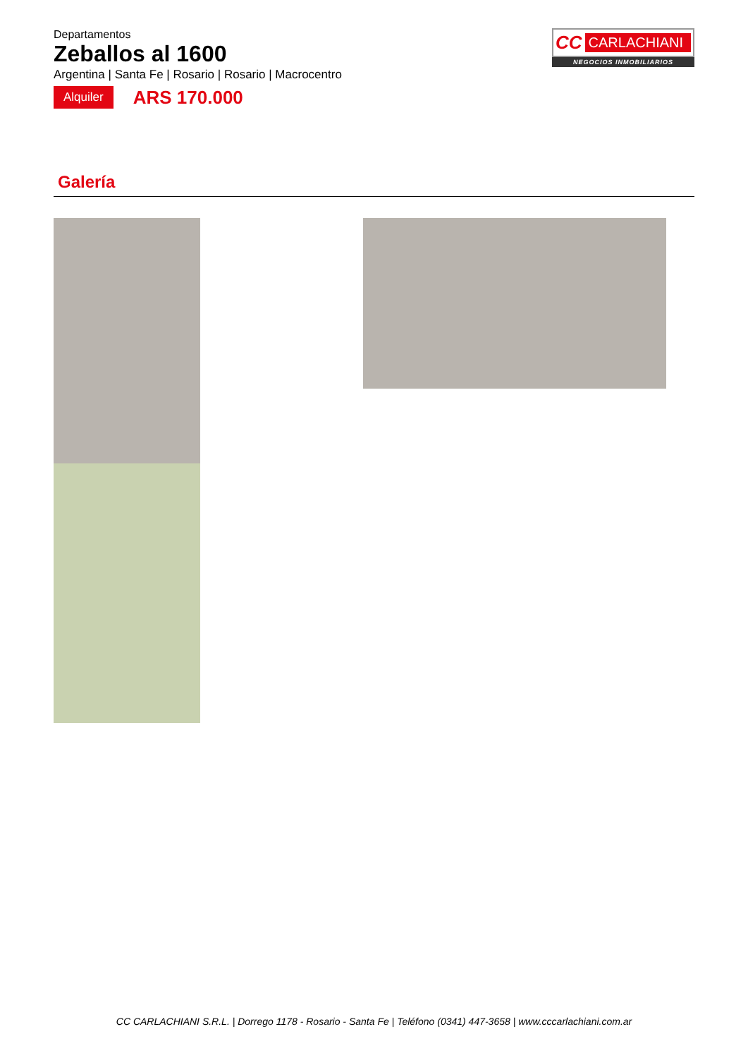CC CARLACHIANI
NEGOCIOS INMOBILIARIOS
Departamentos
Zeballos al 1600
Argentina | Santa Fe | Rosario | Rosario | Macrocentro
Alquiler ARS 170.000
Galería
CC CARLACHIANI S.R.L. | Dorrego 1178 - Rosario - Santa Fe | Teléfono (0341) 447-3658 | www.cccarlachiani.com.ar